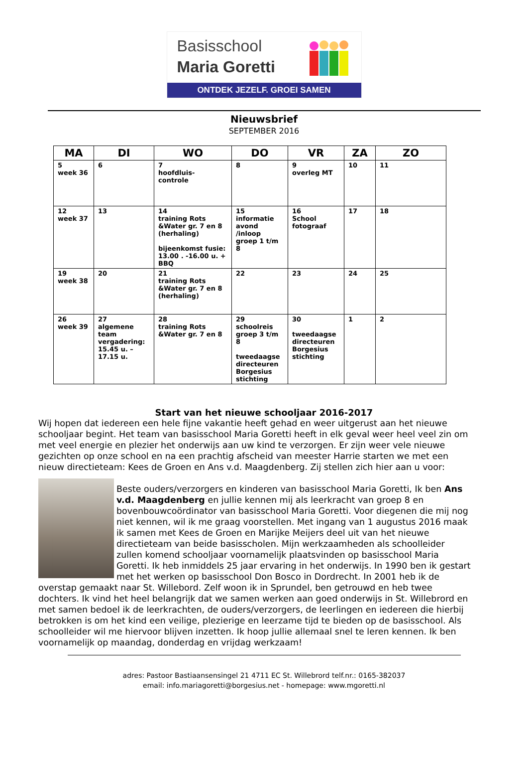Basisschool
Maria Goretti
ONTDEK JEZELF. GROEI SAMEN
Nieuwsbrief
SEPTEMBER 2016
| MA | DI | WO | DO | VR | ZA | ZO |
| --- | --- | --- | --- | --- | --- | --- |
| 5 week 36 | 6 | 7 hoofdluis- controle | 8 | 9 overleg MT | 10 | 11 |
| 12 week 37 | 13 | 14 training Rots &Water gr. 7 en 8 (herhaling) bijeenkomst fusie: 13.00 . -16.00 u. + BBQ | 15 informatie avond /inloop groep 1 t/m 8 | 16 School fotograaf | 17 | 18 |
| 19 week 38 | 20 | 21 training Rots &Water gr. 7 en 8 (herhaling) | 22 | 23 | 24 | 25 |
| 26 week 39 | 27 algemene team vergadering: 15.45 u. – 17.15 u. | 28 training Rots &Water gr. 7 en 8 | 29 schoolreis groep 3 t/m 8 tweedaagse directeuren Borgesius stichting | 30 tweedaagse directeuren Borgesius stichting | 1 | 2 |
Start van het nieuwe schooljaar 2016-2017
Wij hopen dat iedereen een hele fijne vakantie heeft gehad en weer uitgerust aan het nieuwe schooljaar begint. Het team van basisschool Maria Goretti heeft in elk geval weer heel veel zin om met veel energie en plezier het onderwijs aan uw kind te verzorgen. Er zijn weer vele nieuwe gezichten op onze school en na een prachtig afscheid van meester Harrie starten we met een nieuw directieteam: Kees de Groen en Ans v.d. Maagdenberg. Zij stellen zich hier aan u voor:
Beste ouders/verzorgers en kinderen van basisschool Maria Goretti, Ik ben Ans v.d. Maagdenberg en jullie kennen mij als leerkracht van groep 8 en bovenbouwcoördinator van basisschool Maria Goretti. Voor diegenen die mij nog niet kennen, wil ik me graag voorstellen. Met ingang van 1 augustus 2016 maak ik samen met Kees de Groen en Marijke Meijers deel uit van het nieuwe directieteam van beide basisscholen. Mijn werkzaamheden als schoolleider zullen komend schooljaar voornamelijk plaatsvinden op basisschool Maria Goretti. Ik heb inmiddels 25 jaar ervaring in het onderwijs. In 1990 ben ik gestart met het werken op basisschool Don Bosco in Dordrecht. In 2001 heb ik de overstap gemaakt naar St. Willebord. Zelf woon ik in Sprundel, ben getrouwd en heb twee dochters. Ik vind het heel belangrijk dat we samen werken aan goed onderwijs in St. Willebrord en met samen bedoel ik de leerkrachten, de ouders/verzorgers, de leerlingen en iedereen die hierbij betrokken is om het kind een veilige, plezierige en leerzame tijd te bieden op de basisschool. Als schoolleider wil me hiervoor blijven inzetten. Ik hoop jullie allemaal snel te leren kennen. Ik ben voornamelijk op maandag, donderdag en vrijdag werkzaam!
adres: Pastoor Bastiaansensingel 21 4711 EC St. Willebrord telf.nr.: 0165-382037
email: info.mariagoretti@borgesius.net - homepage: www.mgoretti.nl